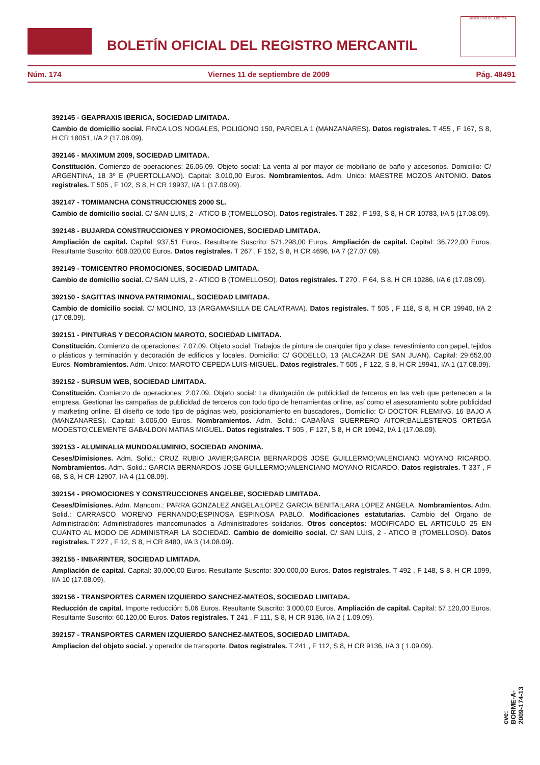BOLETÍN OFICIAL DEL REGISTRO MERCANTIL
MINISTERIO DE JUSTICIA
Núm. 174 Viernes 11 de septiembre de 2009 Pág. 48491
392145 - GEAPRAXIS IBERICA, SOCIEDAD LIMITADA.
Cambio de domicilio social. FINCA LOS NOGALES, POLIGONO 150, PARCELA 1 (MANZANARES). Datos registrales. T 455 , F 167, S 8, H CR 18051, I/A 2 (17.08.09).
392146 - MAXIMUM 2009, SOCIEDAD LIMITADA.
Constitución. Comienzo de operaciones: 26.06.09. Objeto social: La venta al por mayor de mobiliario de baño y accesorios. Domicilio: C/ ARGENTINA, 18 3º E (PUERTOLLANO). Capital: 3.010,00 Euros. Nombramientos. Adm. Unico: MAESTRE MOZOS ANTONIO. Datos registrales. T 505 , F 102, S 8, H CR 19937, I/A 1 (17.08.09).
392147 - TOMIMANCHA CONSTRUCCIONES 2000 SL.
Cambio de domicilio social. C/ SAN LUIS, 2 - ATICO B (TOMELLOSO). Datos registrales. T 282 , F 193, S 8, H CR 10783, I/A 5 (17.08.09).
392148 - BUJARDA CONSTRUCCIONES Y PROMOCIONES, SOCIEDAD LIMITADA.
Ampliación de capital. Capital: 937,51 Euros. Resultante Suscrito: 571.298,00 Euros. Ampliación de capital. Capital: 36.722,00 Euros. Resultante Suscrito: 608.020,00 Euros. Datos registrales. T 267 , F 152, S 8, H CR 4696, I/A 7 (27.07.09).
392149 - TOMICENTRO PROMOCIONES, SOCIEDAD LIMITADA.
Cambio de domicilio social. C/ SAN LUIS, 2 - ATICO B (TOMELLOSO). Datos registrales. T 270 , F 64, S 8, H CR 10286, I/A 6 (17.08.09).
392150 - SAGITTAS INNOVA PATRIMONIAL, SOCIEDAD LIMITADA.
Cambio de domicilio social. C/ MOLINO, 13 (ARGAMASILLA DE CALATRAVA). Datos registrales. T 505 , F 118, S 8, H CR 19940, I/A 2 (17.08.09).
392151 - PINTURAS Y DECORACION MAROTO, SOCIEDAD LIMITADA.
Constitución. Comienzo de operaciones: 7.07.09. Objeto social: Trabajos de pintura de cualquier tipo y clase, revestimiento con papel, tejidos o plásticos y terminación y decoración de edificios y locales. Domicilio: C/ GODELLO, 13 (ALCAZAR DE SAN JUAN). Capital: 29.652,00 Euros. Nombramientos. Adm. Unico: MAROTO CEPEDA LUIS-MIGUEL. Datos registrales. T 505 , F 122, S 8, H CR 19941, I/A 1 (17.08.09).
392152 - SURSUM WEB, SOCIEDAD LIMITADA.
Constitución. Comienzo de operaciones: 2.07.09. Objeto social: La divulgación de publicidad de terceros en las web que pertenecen a la empresa. Gestionar las campañas de publicidad de terceros con todo tipo de herramientas online, así como el asesoramiento sobre publicidad y marketing online. El diseño de todo tipo de páginas web, posicionamiento en buscadores,. Domicilio: C/ DOCTOR FLEMING, 16 BAJO A (MANZANARES). Capital: 3.006,00 Euros. Nombramientos. Adm. Solid.: CABAÑAS GUERRERO AITOR;BALLESTEROS ORTEGA MODESTO;CLEMENTE GABALDON MATIAS MIGUEL. Datos registrales. T 505 , F 127, S 8, H CR 19942, I/A 1 (17.08.09).
392153 - ALUMINALIA MUNDOALUMINIO, SOCIEDAD ANONIMA.
Ceses/Dimisiones. Adm. Solid.: CRUZ RUBIO JAVIER;GARCIA BERNARDOS JOSE GUILLERMO;VALENCIANO MOYANO RICARDO. Nombramientos. Adm. Solid.: GARCIA BERNARDOS JOSE GUILLERMO;VALENCIANO MOYANO RICARDO. Datos registrales. T 337 , F 68, S 8, H CR 12907, I/A 4 (11.08.09).
392154 - PROMOCIONES Y CONSTRUCCIONES ANGELBE, SOCIEDAD LIMITADA.
Ceses/Dimisiones. Adm. Mancom.: PARRA GONZALEZ ANGELA;LOPEZ GARCIA BENITA;LARA LOPEZ ANGELA. Nombramientos. Adm. Solid.: CARRASCO MORENO FERNANDO;ESPINOSA ESPINOSA PABLO. Modificaciones estatutarias. Cambio del Organo de Administración: Administradores mancomunados a Administradores solidarios. Otros conceptos: MODIFICADO EL ARTICULO 25 EN CUANTO AL MODO DE ADMINISTRAR LA SOCIEDAD. Cambio de domicilio social. C/ SAN LUIS, 2 - ATICO B (TOMELLOSO). Datos registrales. T 227 , F 12, S 8, H CR 8480, I/A 3 (14.08.09).
392155 - INBARINTER, SOCIEDAD LIMITADA.
Ampliación de capital. Capital: 30.000,00 Euros. Resultante Suscrito: 300.000,00 Euros. Datos registrales. T 492 , F 148, S 8, H CR 1099, I/A 10 (17.08.09).
392156 - TRANSPORTES CARMEN IZQUIERDO SANCHEZ-MATEOS, SOCIEDAD LIMITADA.
Reducción de capital. Importe reducción: 5,06 Euros. Resultante Suscrito: 3.000,00 Euros. Ampliación de capital. Capital: 57.120,00 Euros. Resultante Suscrito: 60.120,00 Euros. Datos registrales. T 241 , F 111, S 8, H CR 9136, I/A 2 ( 1.09.09).
392157 - TRANSPORTES CARMEN IZQUIERDO SANCHEZ-MATEOS, SOCIEDAD LIMITADA.
Ampliacion del objeto social. y operador de transporte. Datos registrales. T 241 , F 112, S 8, H CR 9136, I/A 3 ( 1.09.09).
cve: BORME-A-2009-174-13